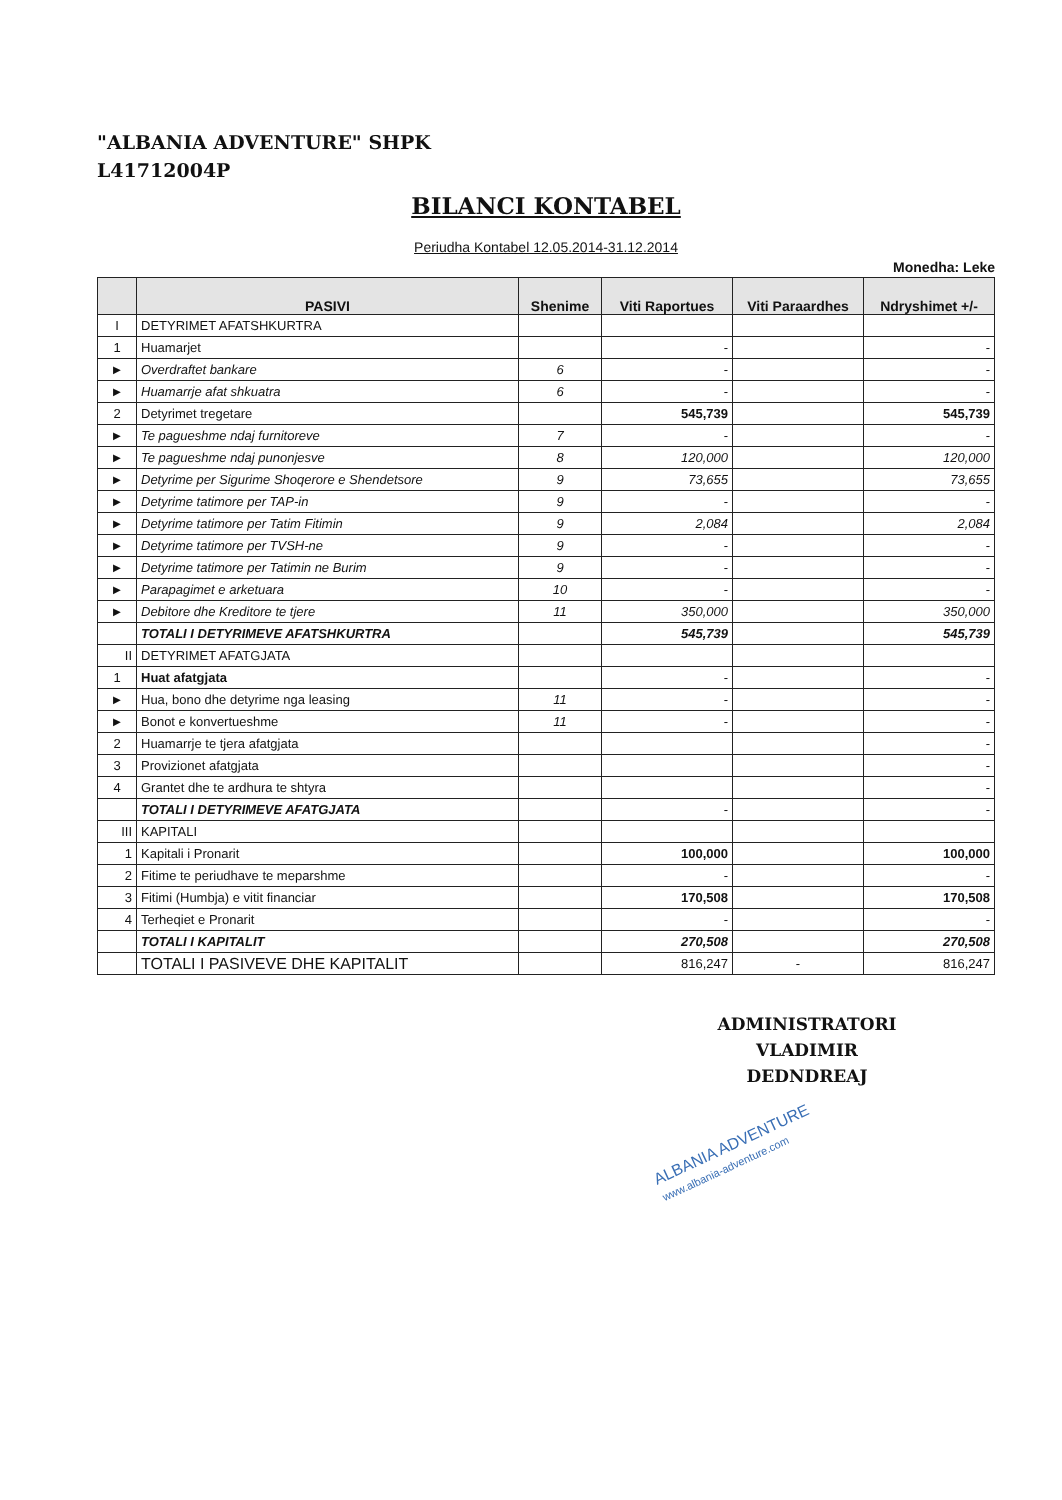"ALBANIA ADVENTURE" SHPK
L41712004P
BILANCI KONTABEL
Periudha Kontabel 12.05.2014-31.12.2014
Monedha: Leke
| | PASIVI | Shenime | Viti Raportues | Viti Paraardhes | Ndryshimet +/- |
| --- | --- | --- | --- | --- | --- |
| I | DETYRIMET AFATSHKURTRA | | | | |
| 1 | Huamarjet | | - | | - |
| ► | Overdraftet bankare | 6 | - | | - |
| ► | Huamarrje afat shkuatra | 6 | - | | - |
| 2 | Detyrimet tregetare | | 545,739 | | 545,739 |
| ► | Te pagueshme ndaj furnitoreve | 7 | - | | - |
| ► | Te pagueshme ndaj punonjesve | 8 | 120,000 | | 120,000 |
| ► | Detyrime per Sigurime Shoqerore e Shendetsore | 9 | 73,655 | | 73,655 |
| ► | Detyrime tatimore per TAP-in | 9 | - | | - |
| ► | Detyrime tatimore per Tatim Fitimin | 9 | 2,084 | | 2,084 |
| ► | Detyrime tatimore per TVSH-ne | 9 | - | | - |
| ► | Detyrime tatimore per Tatimin ne Burim | 9 | - | | - |
| ► | Parapagimet e arketuara | 10 | - | | - |
| ► | Debitore dhe Kreditore te tjere | 11 | 350,000 | | 350,000 |
| | TOTALI I DETYRIMEVE AFATSHKURTRA | | 545,739 | | 545,739 |
| II | DETYRIMET AFATGJATA | | | | |
| 1 | Huat afatgjata | | - | | - |
| ► | Hua, bono dhe detyrime nga leasing | 11 | - | | - |
| ► | Bonot e konvertueshme | 11 | - | | - |
| 2 | Huamarrje te tjera afatgjata | | | | - |
| 3 | Provizionet afatgjata | | | | - |
| 4 | Grantet dhe te ardhura te shtyra | | | | - |
| | TOTALI I DETYRIMEVE AFATGJATA | | - | | - |
| III | KAPITALI | | | | |
| 1 | Kapitali i Pronarit | | 100,000 | | 100,000 |
| 2 | Fitime te periudhave te meparshme | | - | | - |
| 3 | Fitimi (Humbja) e vitit financiar | | 170,508 | | 170,508 |
| 4 | Terheqiet e Pronarit | | - | | - |
| | TOTALI I KAPITALIT | | 270,508 | | 270,508 |
| | TOTALI I PASIVEVE DHE KAPITALIT | | 816,247 | - | 816,247 |
ADMINISTRATORI
VLADIMIR DEDNDREAJ
ALBANIA ADVENTURE
www.albania-adventure.com